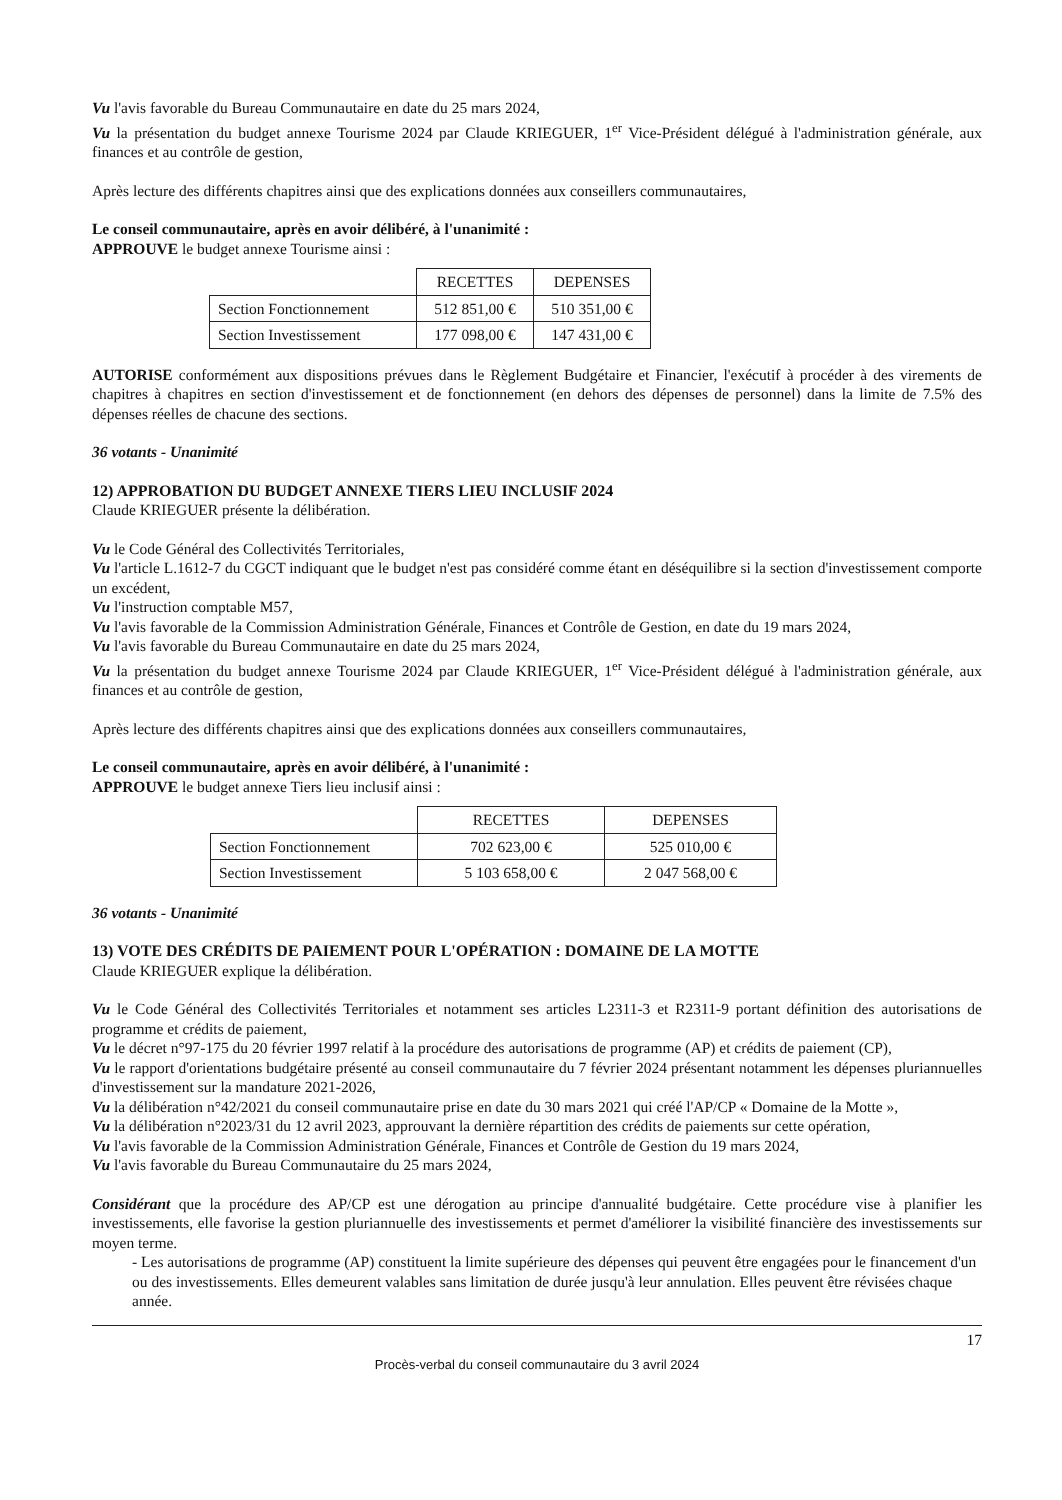Vu l'avis favorable du Bureau Communautaire en date du 25 mars 2024,
Vu la présentation du budget annexe Tourisme 2024 par Claude KRIEGUER, 1<sup>er</sup> Vice-Président délégué à l'administration générale, aux finances et au contrôle de gestion,
Après lecture des différents chapitres ainsi que des explications données aux conseillers communautaires,
Le conseil communautaire, après en avoir délibéré, à l'unanimité :
APPROUVE le budget annexe Tourisme ainsi :
| | RECETTES | DEPENSES |
| Section Fonctionnement | 512 851,00 € | 510 351,00 € |
| Section Investissement | 177 098,00 € | 147 431,00 € |
AUTORISE conformément aux dispositions prévues dans le Règlement Budgétaire et Financier, l'exécutif à procéder à des virements de chapitres à chapitres en section d'investissement et de fonctionnement (en dehors des dépenses de personnel) dans la limite de 7.5% des dépenses réelles de chacune des sections.
36 votants - Unanimité
12) APPROBATION DU BUDGET ANNEXE TIERS LIEU INCLUSIF 2024
Claude KRIEGUER présente la délibération.
Vu le Code Général des Collectivités Territoriales,
Vu l'article L.1612-7 du CGCT indiquant que le budget n'est pas considéré comme étant en déséquilibre si la section d'investissement comporte un excédent,
Vu l'instruction comptable M57,
Vu l'avis favorable de la Commission Administration Générale, Finances et Contrôle de Gestion, en date du 19 mars 2024,
Vu l'avis favorable du Bureau Communautaire en date du 25 mars 2024,
Vu la présentation du budget annexe Tourisme 2024 par Claude KRIEGUER, 1<sup>er</sup> Vice-Président délégué à l'administration générale, aux finances et au contrôle de gestion,
Après lecture des différents chapitres ainsi que des explications données aux conseillers communautaires,
Le conseil communautaire, après en avoir délibéré, à l'unanimité :
APPROUVE le budget annexe Tiers lieu inclusif ainsi :
| | RECETTES | DEPENSES |
| Section Fonctionnement | 702 623,00 € | 525 010,00 € |
| Section Investissement | 5 103 658,00 € | 2 047 568,00 € |
36 votants - Unanimité
13) VOTE DES CRÉDITS DE PAIEMENT POUR L'OPÉRATION : DOMAINE DE LA MOTTE
Claude KRIEGUER explique la délibération.
Vu le Code Général des Collectivités Territoriales et notamment ses articles L2311-3 et R2311-9 portant définition des autorisations de programme et crédits de paiement,
Vu le décret n°97-175 du 20 février 1997 relatif à la procédure des autorisations de programme (AP) et crédits de paiement (CP),
Vu le rapport d'orientations budgétaire présenté au conseil communautaire du 7 février 2024 présentant notamment les dépenses pluriannuelles d'investissement sur la mandature 2021-2026,
Vu la délibération n°42/2021 du conseil communautaire prise en date du 30 mars 2021 qui créé l'AP/CP « Domaine de la Motte »,
Vu la délibération n°2023/31 du 12 avril 2023, approuvant la dernière répartition des crédits de paiements sur cette opération,
Vu l'avis favorable de la Commission Administration Générale, Finances et Contrôle de Gestion du 19 mars 2024,
Vu l'avis favorable du Bureau Communautaire du 25 mars 2024,
Considérant que la procédure des AP/CP est une dérogation au principe d'annualité budgétaire. Cette procédure vise à planifier les investissements, elle favorise la gestion pluriannuelle des investissements et permet d'améliorer la visibilité financière des investissements sur moyen terme.
- Les autorisations de programme (AP) constituent la limite supérieure des dépenses qui peuvent être engagées pour le financement d'un ou des investissements. Elles demeurent valables sans limitation de durée jusqu'à leur annulation. Elles peuvent être révisées chaque année.
17
Procès-verbal du conseil communautaire du 3 avril 2024